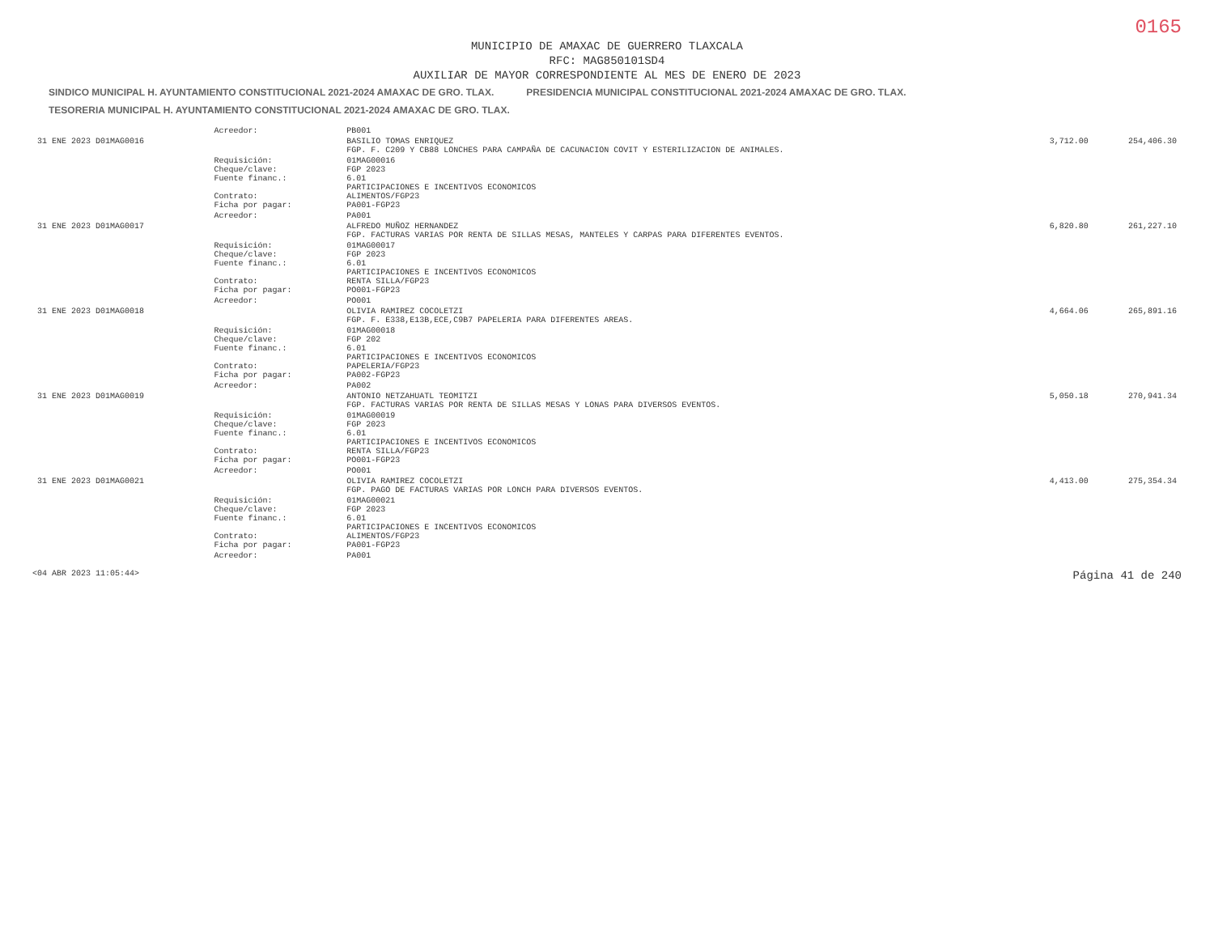0165
MUNICIPIO DE AMAXAC DE GUERRERO TLAXCALA
RFC: MAG850101SD4
AUXILIAR DE MAYOR CORRESPONDIENTE AL MES DE ENERO DE 2023
SINDICO MUNICIPAL H. AYUNTAMIENTO CONSTITUCIONAL 2021-2024 AMAXAC DE GRO. TLAX. PRESIDENCIA MUNICIPAL CONSTITUCIONAL 2021-2024 AMAXAC DE GRO. TLAX. TESORERIA MUNICIPAL H. AYUNTAMIENTO CONSTITUCIONAL 2021-2024 AMAXAC DE GRO. TLAX.
| | Acreedor: | PB001 | | |
| 31 ENE 2023 D01MAG0016 | | BASILIO TOMAS ENRIQUEZ FGP. F. C209 Y CB88 LONCHES PARA CAMPAÑA DE CACUNACION COVIT Y ESTERILIZACION DE ANIMALES. | 3,712.00 | 254,406.30 |
| | Requisición: Cheque/clave: Fuente financ.: Contrato: Ficha por pagar: | 01MAG00016 FGP 2023 6.01 PARTICIPACIONES E INCENTIVOS ECONOMICOS ALIMENTOS/FGP23 PA001-FGP23 | | |
| | Acreedor: | PA001 | | |
| 31 ENE 2023 D01MAG0017 | | ALFREDO MUÑOZ HERNANDEZ FGP. FACTURAS VARIAS POR RENTA DE SILLAS MESAS, MANTELES Y CARPAS PARA DIFERENTES EVENTOS. | 6,820.80 | 261,227.10 |
| | Requisición: Cheque/clave: Fuente financ.: Contrato: Ficha por pagar: | 01MAG00017 FGP 2023 6.01 PARTICIPACIONES E INCENTIVOS ECONOMICOS RENTA SILLA/FGP23 PO001-FGP23 | | |
| | Acreedor: | PO001 | | |
| 31 ENE 2023 D01MAG0018 | | OLIVIA RAMIREZ COCOLETZI FGP. F. E338,E13B,ECE,C9B7 PAPELERIA PARA DIFERENTES AREAS. | 4,664.06 | 265,891.16 |
| | Requisición: Cheque/clave: Fuente financ.: Contrato: Ficha por pagar: | 01MAG00018 FGP 202 6.01 PARTICIPACIONES E INCENTIVOS ECONOMICOS PAPELERIA/FGP23 PA002-FGP23 | | |
| | Acreedor: | PA002 | | |
| 31 ENE 2023 D01MAG0019 | | ANTONIO NETZAHUATL TEOMITZI FGP. FACTURAS VARIAS POR RENTA DE SILLAS MESAS Y LONAS PARA DIVERSOS EVENTOS. | 5,050.18 | 270,941.34 |
| | Requisición: Cheque/clave: Fuente financ.: Contrato: Ficha por pagar: | 01MAG00019 FGP 2023 6.01 PARTICIPACIONES E INCENTIVOS ECONOMICOS RENTA SILLA/FGP23 PO001-FGP23 | | |
| | Acreedor: | PO001 | | |
| 31 ENE 2023 D01MAG0021 | | OLIVIA RAMIREZ COCOLETZI FGP. PAGO DE FACTURAS VARIAS POR LONCH PARA DIVERSOS EVENTOS. | 4,413.00 | 275,354.34 |
| | Requisición: Cheque/clave: Fuente financ.: Contrato: Ficha por pagar: | 01MAG00021 FGP 2023 6.01 PARTICIPACIONES E INCENTIVOS ECONOMICOS ALIMENTOS/FGP23 PA001-FGP23 | | |
| | Acreedor: | PA001 | | |
<04 ABR 2023 11:05:44> Página 41 de 240